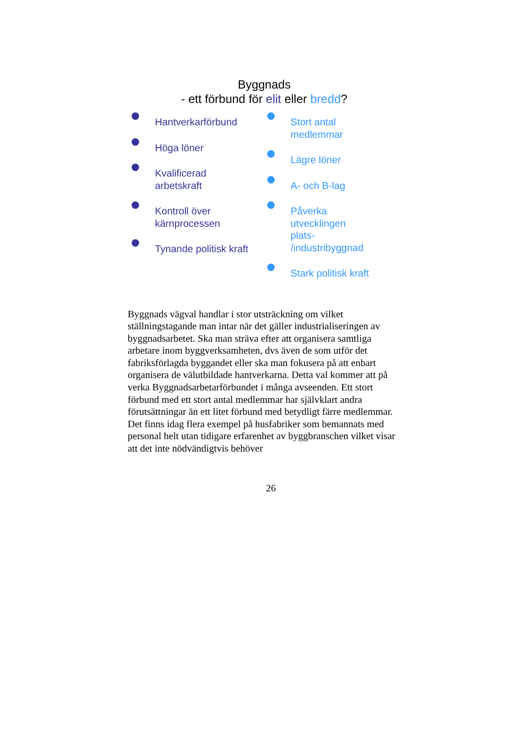Byggnads
- ett förbund för elit eller bredd?
Hantverkarförbund
Höga löner
Kvalificerad
arbetskraft
Kontroll över
kärnprocessen
Tynande politisk kraft
Stort antal
medlemmar
Lägre löner
A- och B-lag
Påverka
utvecklingen
plats-
/industribyggnad
Stark politisk kraft
Byggnads vägval handlar i stor utsträckning om vilket ställningstagande man intar när det gäller industrialiseringen av byggnadsarbetet. Ska man sträva efter att organisera samtliga arbetare inom byggverksamheten, dvs även de som utför det fabriksförlagda byggandet eller ska man fokusera på att enbart organisera de välutbildade hantverkarna. Detta val kommer att på verka Byggnadsarbetarförbundet i många avseenden. Ett stort förbund med ett stort antal medlemmar har självklart andra förutsättningar än ett litet förbund med betydligt färre medlemmar. Det finns idag flera exempel på husfabriker som bemannats med personal helt utan tidigare erfarenhet av byggbranschen vilket visar att det inte nödvändigtvis behöver
26